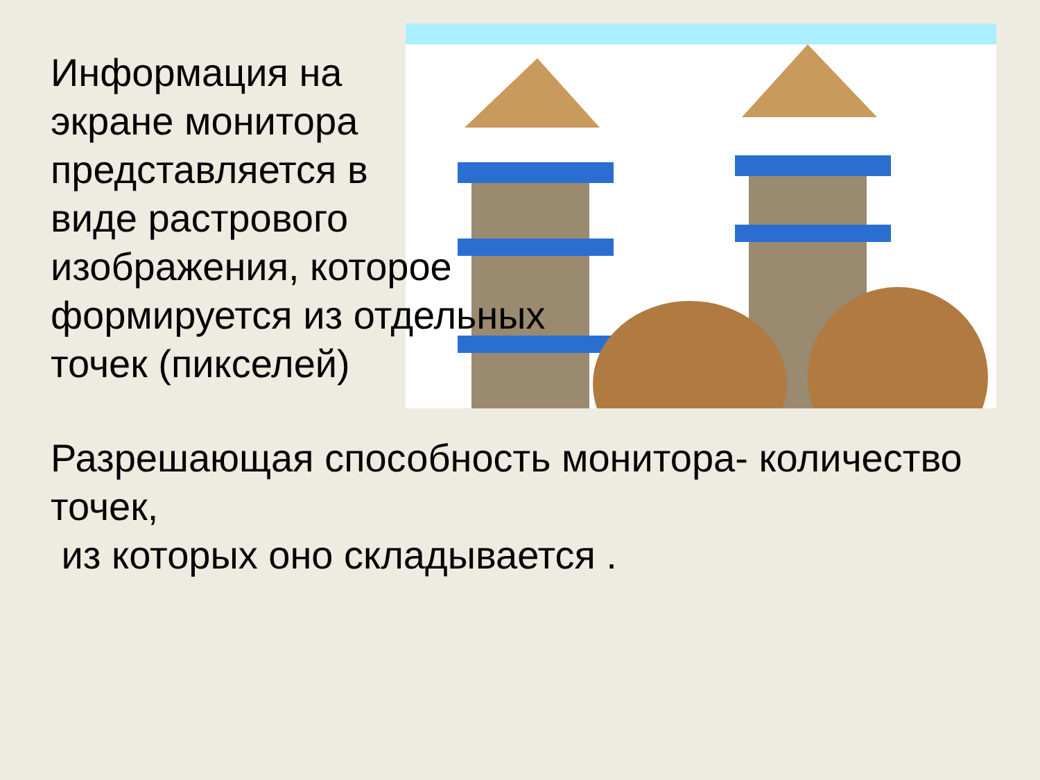Информация на
экране монитора
представляется в
виде растрового
изображения, которое
формируется из отдельных
точек (пикселей)
Разрешающая способность монитора- количество точек,
из которых оно складывается .